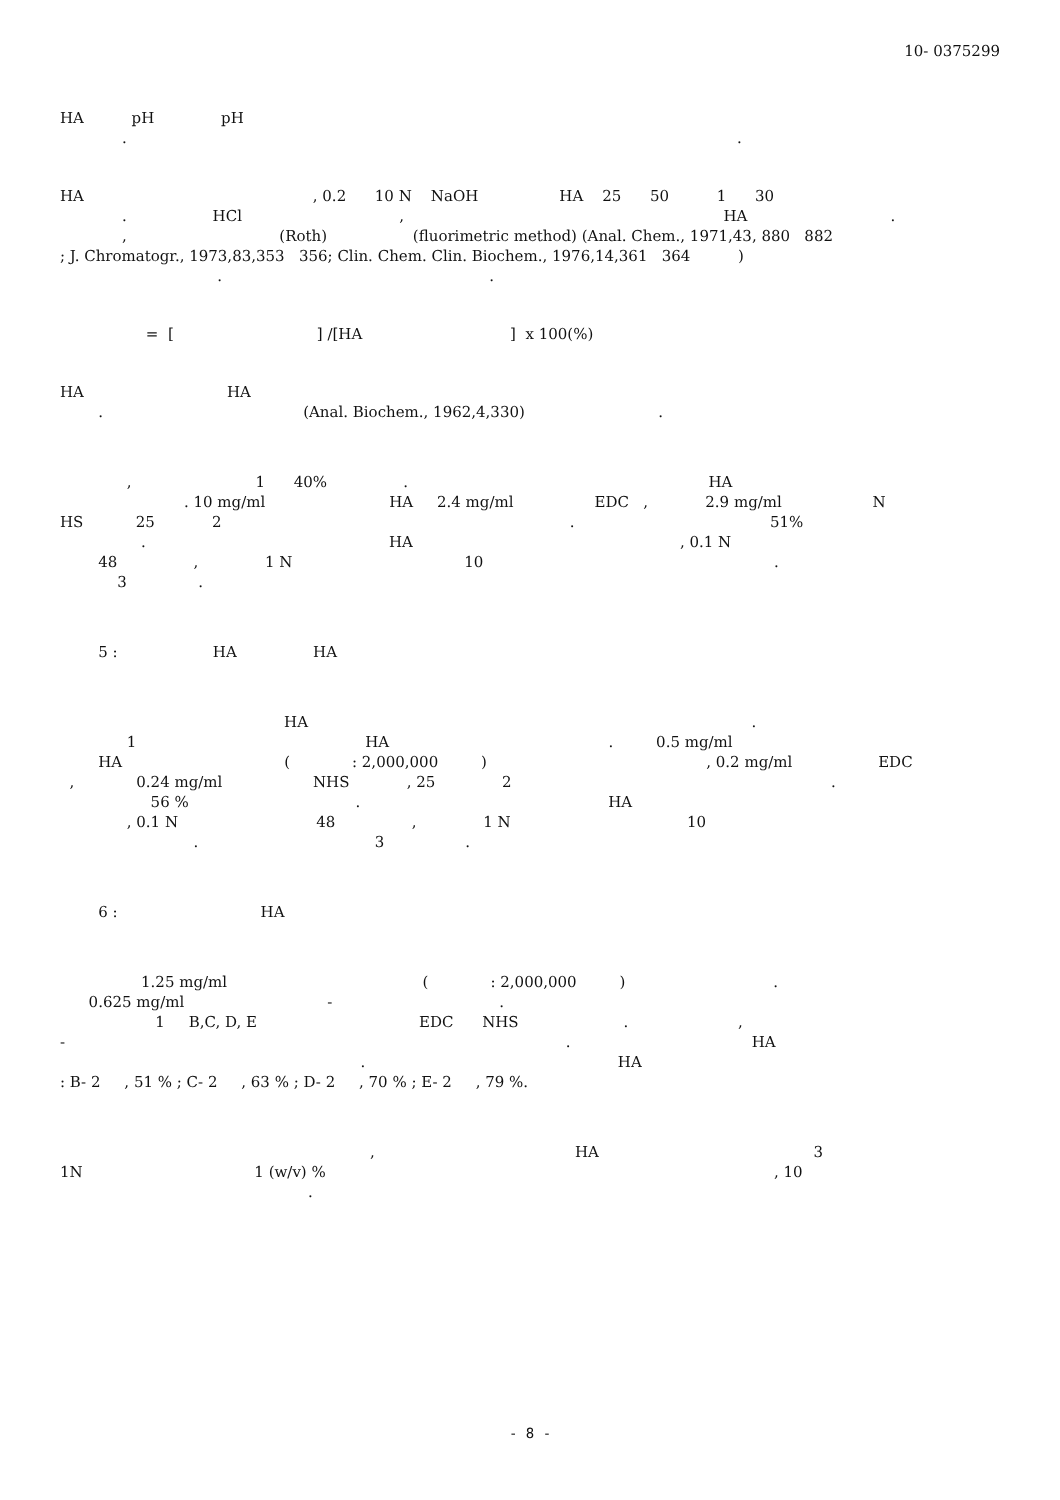10- 0375299
HA pH pH . .
HA , 0.2 10 N NaOH HA 25 50 1 30 . HCl , HA . , (Roth) (fluorimetric method) (Anal. Chem., 1971,43, 880 882 ; J. Chromatogr., 1973,83,353 356; Clin. Chem. Clin. Biochem., 1976,14,361 364 ) . .
= [ ] /[HA ] x 100(%)
HA HA . (Anal. Biochem., 1962,4,330) .
, 1 40% . HA . 10 mg/ml HA 2.4 mg/ml EDC , 2.9 mg/ml N HS 25 2 . 51% . HA , 0.1 N 48 , 1 N 10 . 3 .
5 : HA HA
HA . 1 HA . 0.5 mg/ml HA ( : 2,000,000 ) , 0.2 mg/ml EDC , 0.24 mg/ml NHS , 25 2 . 56 % . HA , 0.1 N 48 , 1 N 10 . 3 .
6 : HA
1.25 mg/ml ( : 2,000,000 ) . 0.625 mg/ml - . 1 B,C, D, E EDC NHS . , - . HA . HA : B- 2 , 51 % ; C- 2 , 63 % ; D- 2 , 70 % ; E- 2 , 79 %.
, HA 3 1N 1 (w/v) % , 10 .
- 8 -